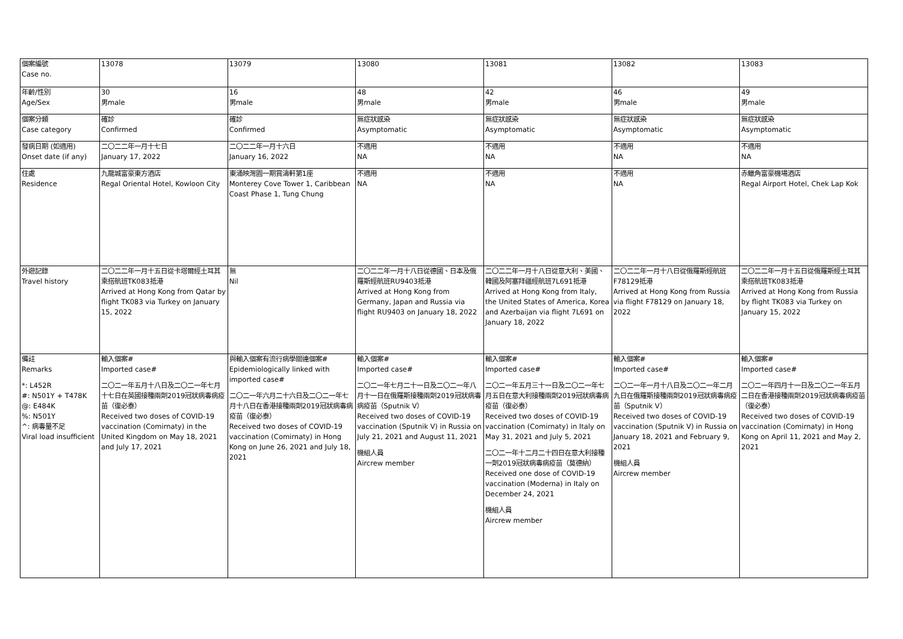| 個案編號 Case no. | 13078 | 13079 | 13080 | 13081 | 13082 | 13083 |
| 年齡/性別 Age/Sex | 30 男male | 16 男male | 48 男male | 42 男male | 46 男male | 49 男male |
| 個案分類 Case category | 確診 Confirmed | 確診 Confirmed | 無症狀感染 Asymptomatic | 無症狀感染 Asymptomatic | 無症狀感染 Asymptomatic | 無症狀感染 Asymptomatic |
| 發病日期 (如適用) Onset date (if any) | 二〇二二年一月十七日 January 17, 2022 | 二〇二二年一月十六日 January 16, 2022 | 不適用 NA | 不適用 NA | 不適用 NA | 不適用 NA |
| 住處 Residence | 九龍城富豪東方酒店 Regal Oriental Hotel, Kowloon City | 東涌映灣園一期賞濤軒第1座 Monterey Cove Tower 1, Caribbean Coast Phase 1, Tung Chung | 不適用 NA | 不適用 NA | 不適用 NA | 赤鱲角富豪機場酒店 Regal Airport Hotel, Chek Lap Kok |
| 外遊記錄 Travel history | 二〇二二年一月十五日從卡塔爾經土耳其乘搭航班TK083抵港 Arrived at Hong Kong from Qatar by flight TK083 via Turkey on January 15, 2022 | 無 Nil | 二〇二二年一月十八日從德國、日本及俄羅斯經航班RU9403抵港 Arrived at Hong Kong from Germany, Japan and Russia via flight RU9403 on January 18, 2022 | 二〇二二年一月十八日從意大利、美國、韓國及阿塞拜疆經航班7L691抵港 Arrived at Hong Kong from Italy, the United States of America, Korea and Azerbaijan via flight 7L691 on January 18, 2022 | 二〇二二年一月十八日從俄羅斯經航班F78129抵港 Arrived at Hong Kong from Russia via flight F78129 on January 18, 2022 | 二〇二二年一月十五日從俄羅斯經土耳其乘搭航班TK083抵港 Arrived at Hong Kong from Russia by flight TK083 via Turkey on January 15, 2022 |
| 備註 Remarks *: L452R #: N501Y + T478K @: E484K %: N501Y ^: 病毒量不足 Viral load insufficient | 輸入個案# Imported case# 二〇二一年五月十八日及二〇二一年七月十七日在英國接種兩劑2019冠狀病毒病疫苗（復必泰） Received two doses of COVID-19 vaccination (Comirnaty) in the United Kingdom on May 18, 2021 and July 17, 2021 | 與輸入個案有流行病學關連個案# Epidemiologically linked with imported case# 二〇二一年六月二十六日及二〇二一年七月十八日在香港接種兩劑2019冠狀病毒病疫苗（復必泰） Received two doses of COVID-19 vaccination (Comirnaty) in Hong Kong on June 26, 2021 and July 18, 2021 | 輸入個案# Imported case# 二〇二一年七月二十一日及二〇二一年八月十一日在俄羅斯接種兩劑2019冠狀病毒病疫苗（Sputnik V） Received two doses of COVID-19 vaccination (Sputnik V) in Russia on July 21, 2021 and August 11, 2021 機組人員 Aircrew member | 輸入個案# Imported case# 二〇二一年五月三十一日及二〇二一年七月五日在意大利接種兩劑2019冠狀病毒病疫苗（復必泰） Received two doses of COVID-19 vaccination (Comirnaty) in Italy on May 31, 2021 and July 5, 2021 二〇二一年十二月二十四日在意大利接種一劑2019冠狀病毒病疫苗（莫德納） Received one dose of COVID-19 vaccination (Moderna) in Italy on December 24, 2021 機組人員 Aircrew member | 輸入個案# Imported case# 二〇二一年一月十八日及二〇二一年二月九日在俄羅斯接種兩劑2019冠狀病毒病疫苗（Sputnik V） Received two doses of COVID-19 vaccination (Sputnik V) in Russia on January 18, 2021 and February 9, 2021 機組人員 Aircrew member | 輸入個案# Imported case# 二〇二一年四月十一日及二〇二一年五月二日在香港接種兩劑2019冠狀病毒病疫苗（復必泰） Received two doses of COVID-19 vaccination (Comirnaty) in Hong Kong on April 11, 2021 and May 2, 2021 |